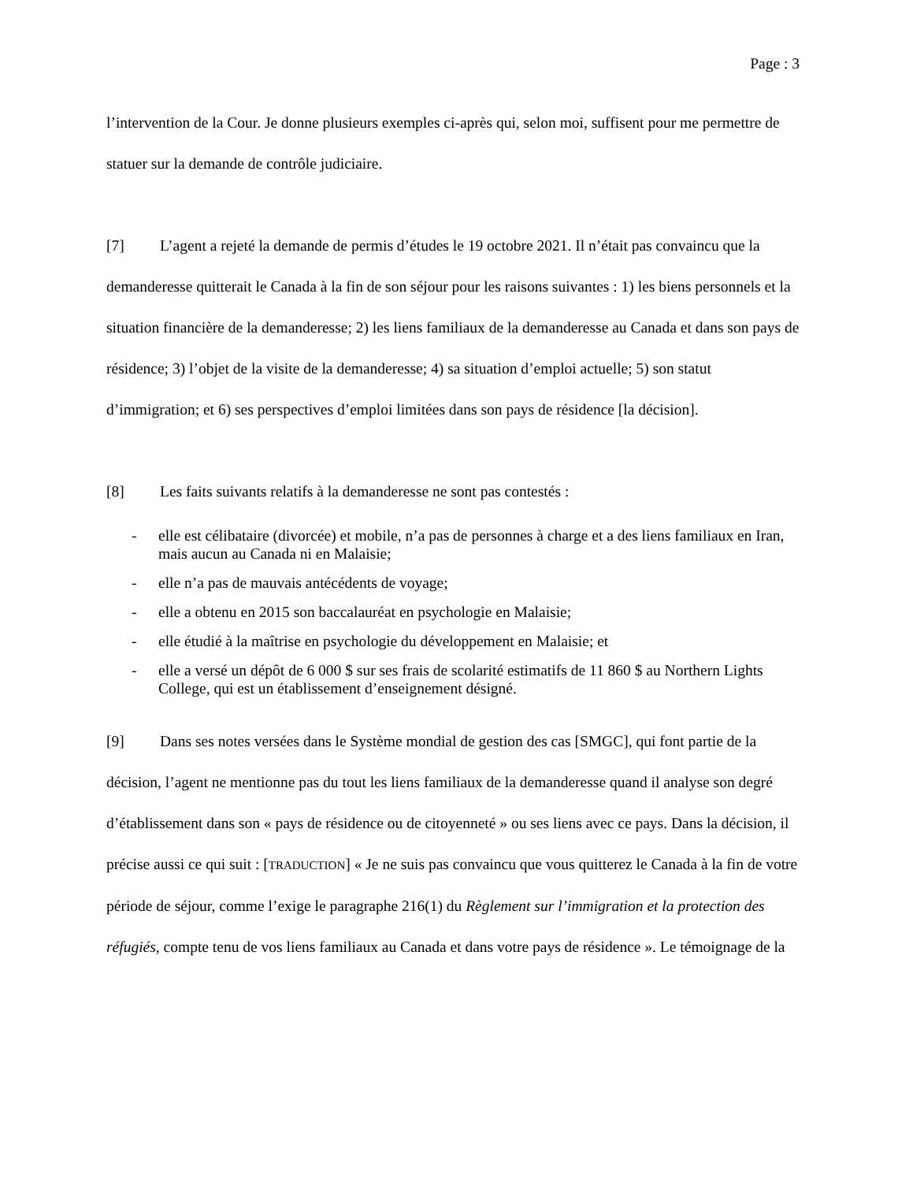Page : 3
l’intervention de la Cour. Je donne plusieurs exemples ci-après qui, selon moi, suffisent pour me permettre de statuer sur la demande de contrôle judiciaire.
[7] L’agent a rejeté la demande de permis d’études le 19 octobre 2021. Il n’était pas convaincu que la demanderesse quitterait le Canada à la fin de son séjour pour les raisons suivantes : 1) les biens personnels et la situation financière de la demanderesse; 2) les liens familiaux de la demanderesse au Canada et dans son pays de résidence; 3) l’objet de la visite de la demanderesse; 4) sa situation d’emploi actuelle; 5) son statut d’immigration; et 6) ses perspectives d’emploi limitées dans son pays de résidence [la décision].
[8] Les faits suivants relatifs à la demanderesse ne sont pas contestés :
- elle est célibataire (divorcée) et mobile, n’a pas de personnes à charge et a des liens familiaux en Iran, mais aucun au Canada ni en Malaisie;
- elle n’a pas de mauvais antécédents de voyage;
- elle a obtenu en 2015 son baccalauréat en psychologie en Malaisie;
- elle étudié à la maîtrise en psychologie du développement en Malaisie; et
- elle a versé un dépôt de 6 000 $ sur ses frais de scolarité estimatifs de 11 860 $ au Northern Lights College, qui est un établissement d’enseignement désigné.
[9] Dans ses notes versées dans le Système mondial de gestion des cas [SMGC], qui font partie de la décision, l’agent ne mentionne pas du tout les liens familiaux de la demanderesse quand il analyse son degré d’établissement dans son « pays de résidence ou de citoyenneté » ou ses liens avec ce pays. Dans la décision, il précise aussi ce qui suit : [TRADUCTION] « Je ne suis pas convaincu que vous quitterez le Canada à la fin de votre période de séjour, comme l’exige le paragraphe 216(1) du Règlement sur l’immigration et la protection des réfugiés, compte tenu de vos liens familiaux au Canada et dans votre pays de résidence ». Le témoignage de la